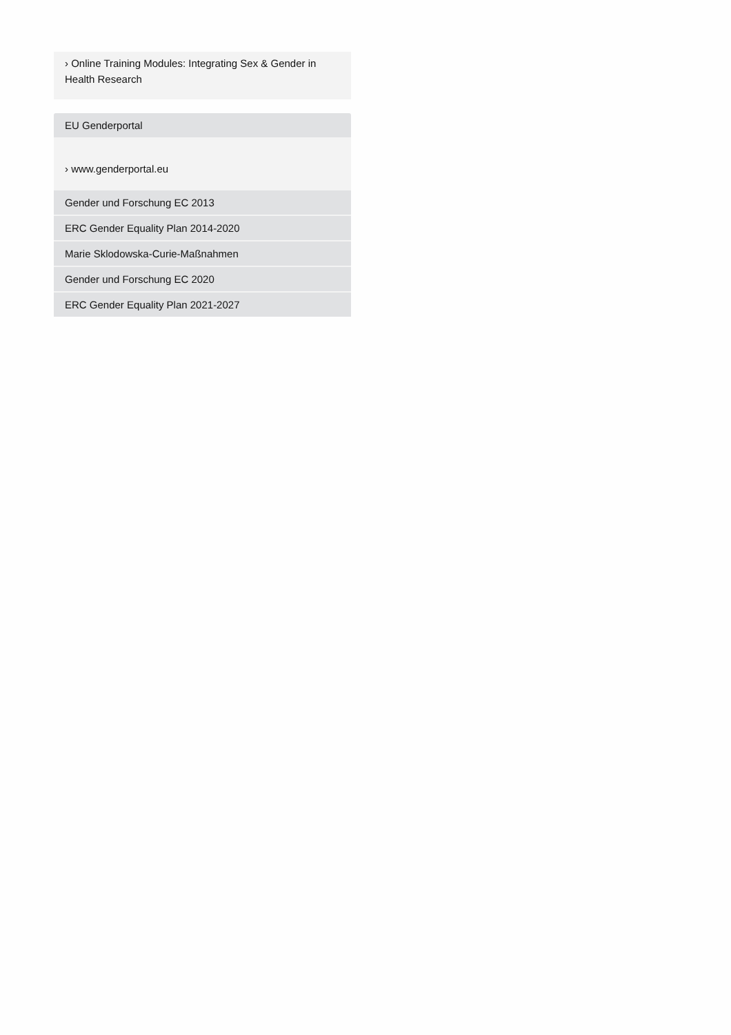› Online Training Modules: Integrating Sex & Gender in Health Research
EU Genderportal
› www.genderportal.eu
Gender und Forschung EC 2013
ERC Gender Equality Plan 2014-2020
Marie Sklodowska-Curie-Maßnahmen
Gender und Forschung EC 2020
ERC Gender Equality Plan 2021-2027